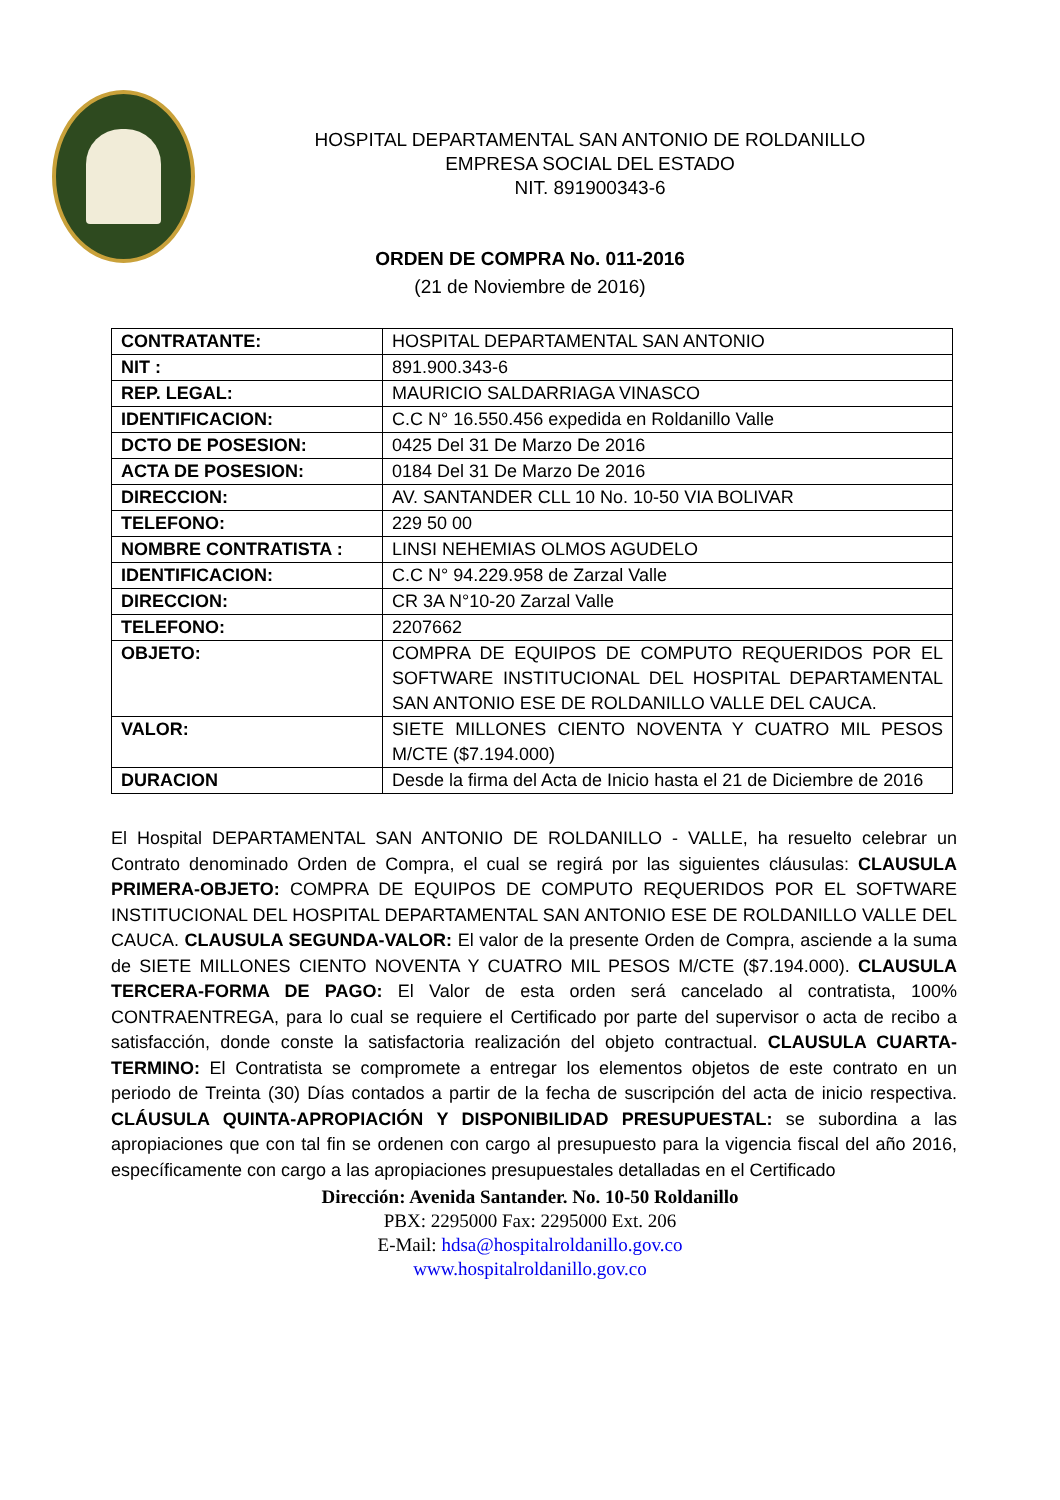HOSPITAL DEPARTAMENTAL SAN ANTONIO DE ROLDANILLO
EMPRESA SOCIAL DEL ESTADO
NIT. 891900343-6
ORDEN DE COMPRA No. 011-2016
(21 de Noviembre de 2016)
| CONTRATANTE: | HOSPITAL DEPARTAMENTAL SAN ANTONIO |
| NIT : | 891.900.343-6 |
| REP. LEGAL: | MAURICIO SALDARRIAGA VINASCO |
| IDENTIFICACION: | C.C N° 16.550.456 expedida en Roldanillo Valle |
| DCTO DE POSESION: | 0425 Del 31 De Marzo De 2016 |
| ACTA DE POSESION: | 0184 Del 31 De Marzo De 2016 |
| DIRECCION: | AV. SANTANDER CLL 10 No. 10-50 VIA BOLIVAR |
| TELEFONO: | 229 50 00 |
| NOMBRE CONTRATISTA : | LINSI NEHEMIAS OLMOS AGUDELO |
| IDENTIFICACION: | C.C N° 94.229.958 de Zarzal Valle |
| DIRECCION: | CR 3A N°10-20 Zarzal Valle |
| TELEFONO: | 2207662 |
| OBJETO: | COMPRA DE EQUIPOS DE COMPUTO REQUERIDOS POR EL SOFTWARE INSTITUCIONAL DEL HOSPITAL DEPARTAMENTAL SAN ANTONIO ESE DE ROLDANILLO VALLE DEL CAUCA. |
| VALOR: | SIETE MILLONES CIENTO NOVENTA Y CUATRO MIL PESOS M/CTE ($7.194.000) |
| DURACION | Desde la firma del Acta de Inicio hasta el 21 de Diciembre de 2016 |
El Hospital DEPARTAMENTAL SAN ANTONIO DE ROLDANILLO - VALLE, ha resuelto celebrar un Contrato denominado Orden de Compra, el cual se regirá por las siguientes cláusulas: CLAUSULA PRIMERA-OBJETO: COMPRA DE EQUIPOS DE COMPUTO REQUERIDOS POR EL SOFTWARE INSTITUCIONAL DEL HOSPITAL DEPARTAMENTAL SAN ANTONIO ESE DE ROLDANILLO VALLE DEL CAUCA. CLAUSULA SEGUNDA-VALOR: El valor de la presente Orden de Compra, asciende a la suma de SIETE MILLONES CIENTO NOVENTA Y CUATRO MIL PESOS M/CTE ($7.194.000). CLAUSULA TERCERA-FORMA DE PAGO: El Valor de esta orden será cancelado al contratista, 100% CONTRAENTREGA, para lo cual se requiere el Certificado por parte del supervisor o acta de recibo a satisfacción, donde conste la satisfactoria realización del objeto contractual. CLAUSULA CUARTA-TERMINO: El Contratista se compromete a entregar los elementos objetos de este contrato en un periodo de Treinta (30) Días contados a partir de la fecha de suscripción del acta de inicio respectiva. CLÁUSULA QUINTA-APROPIACIÓN Y DISPONIBILIDAD PRESUPUESTAL: se subordina a las apropiaciones que con tal fin se ordenen con cargo al presupuesto para la vigencia fiscal del año 2016, específicamente con cargo a las apropiaciones presupuestales detalladas en el Certificado
Dirección: Avenida Santander. No. 10-50 Roldanillo
PBX: 2295000 Fax: 2295000 Ext. 206
E-Mail: hdsa@hospitalroldanillo.gov.co
www.hospitalroldanillo.gov.co